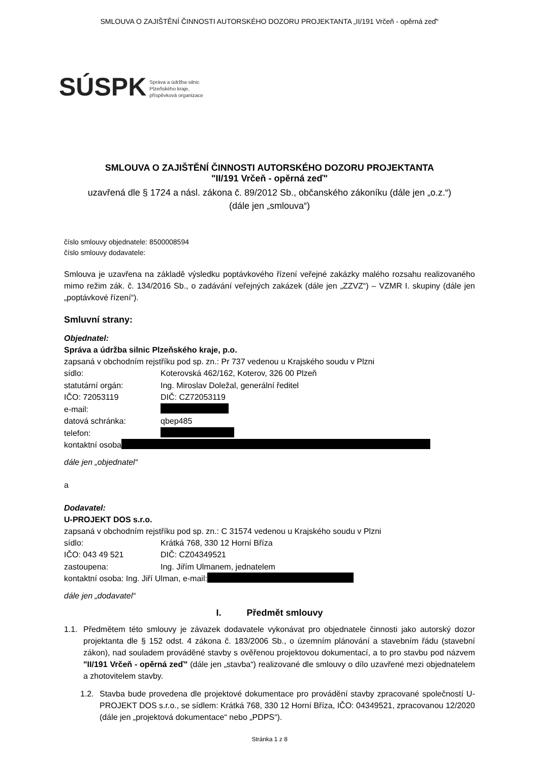SMLOUVA O ZAJIŠTĚNÍ ČINNOSTI AUTORSKÉHO DOZORU PROJEKTANTA „II/191 Vrčeň - opěrná zeď“
SÚSPK Správa a údržba silnic
Plzeňského kraje,
příspěvková organizace
SMLOUVA O ZAJIŠTĚNÍ ČINNOSTI AUTORSKÉHO DOZORU PROJEKTANTA
"II/191 Vrčeň - opěrná zeď"
uzavřená dle § 1724 a násl. zákona č. 89/2012 Sb., občanského zákoníku (dále jen „o.z.“)
(dále jen „smlouva“)
číslo smlouvy objednatele: 8500008594
číslo smlouvy dodavatele:
Smlouva je uzavřena na základě výsledku poptávkového řízení veřejné zakázky malého rozsahu realizovaného mimo režim zák. č. 134/2016 Sb., o zadávání veřejných zakázek (dále jen „ZZVZ“) – VZMR I. skupiny (dále jen „poptávkové řízení“).
Smluvní strany:
Objednatel:
Správa a údržba silnic Plzeňského kraje, p.o.
zapsaná v obchodním rejstříku pod sp. zn.: Pr 737 vedenou u Krajského soudu v Plzni
sídlo: Koterovská 462/162, Koterov, 326 00 Plzeň
statutární orgán: Ing. Miroslav Doležal, generální ředitel
IČO: 72053119 DIČ: CZ72053119
e-mail:
datová schránka: qbep485
telefon:
kontaktní osoba
dále jen „objednatel“
a
Dodavatel:
U-PROJEKT DOS s.r.o.
zapsaná v obchodním rejstříku pod sp. zn.: C 31574 vedenou u Krajského soudu v Plzni
sídlo: Krátká 768, 330 12 Horní Bříza
IČO: 043 49 521 DIČ: CZ04349521
zastoupena: Ing. Jiřím Ulmanem, jednatelem
kontaktní osoba: Ing. Jiří Ulman, e-mail:
dále jen „dodavatel“
I. Předmět smlouvy
1.1.
Předmětem této smlouvy je závazek dodavatele vykonávat pro objednatele činnosti jako autorský dozor projektanta dle § 152 odst. 4 zákona č. 183/2006 Sb., o územním plánování a stavebním řádu (stavební zákon), nad souladem prováděné stavby s ověřenou projektovou dokumentací, a to pro stavbu pod názvem "II/191 Vrčeň - opěrná zeď" (dále jen „stavba“) realizované dle smlouvy o dílo uzavřené mezi objednatelem a zhotovitelem stavby.
1.2.
Stavba bude provedena dle projektové dokumentace pro provádění stavby zpracované společností U-PROJEKT DOS s.r.o., se sídlem: Krátká 768, 330 12 Horní Bříza, IČO: 04349521, zpracovanou 12/2020 (dále jen „projektová dokumentace“ nebo „PDPS“).
Stránka 1 z 8